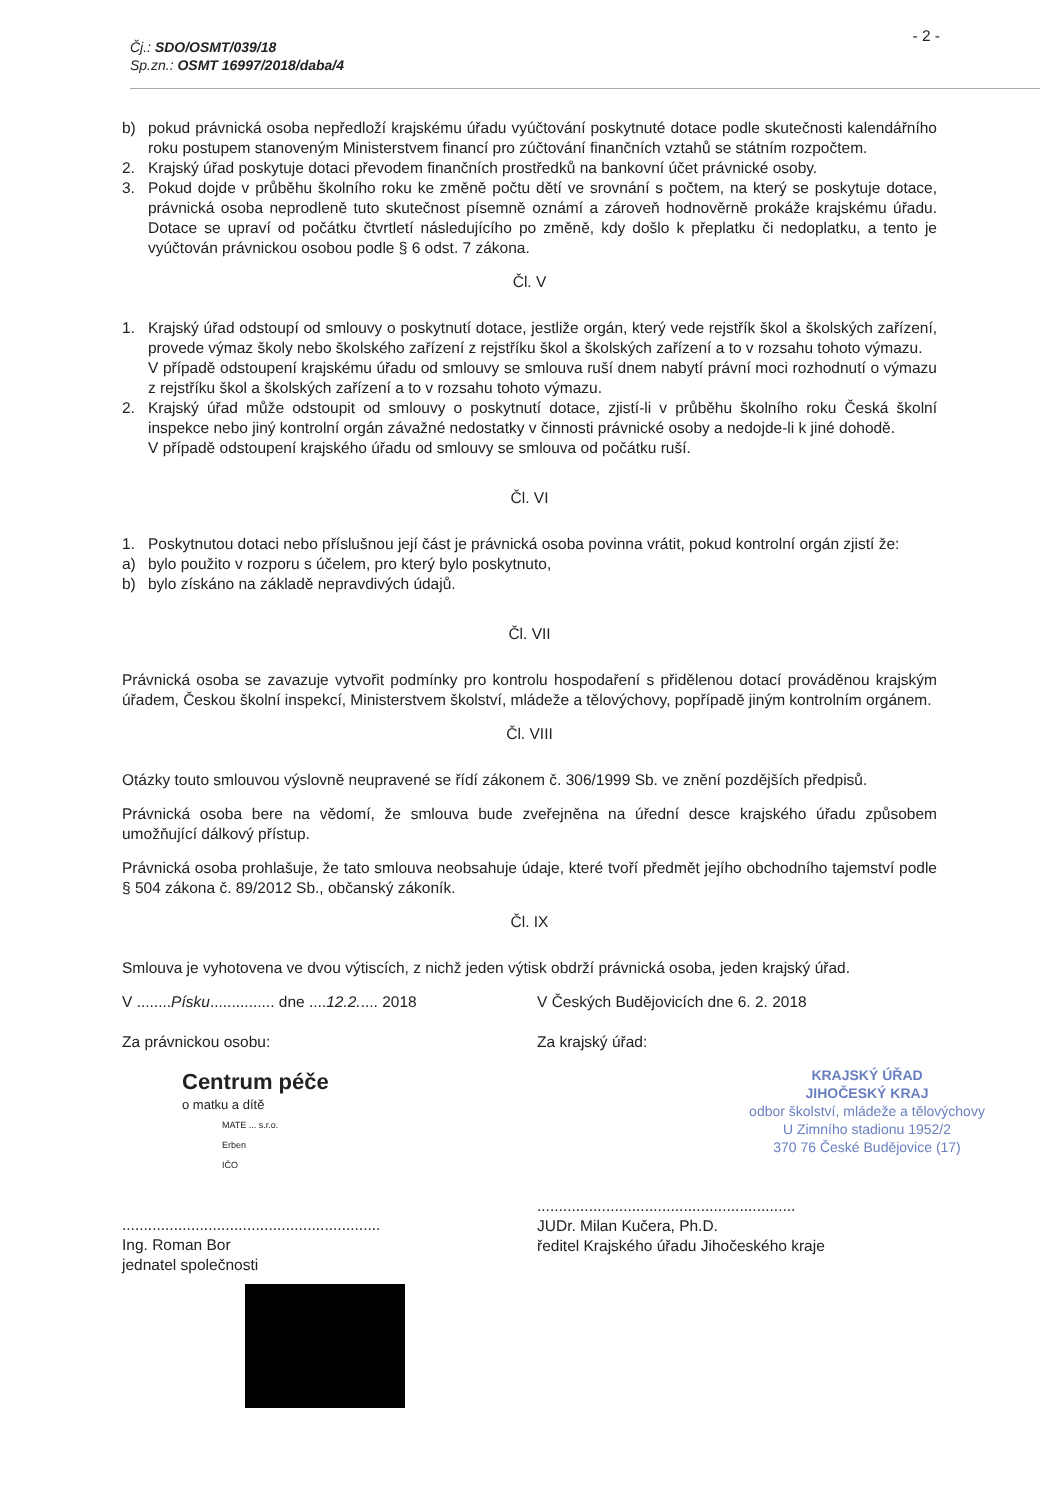Čj.: SDO/OSMT/039/18
Sp.zn.: OSMT 16997/2018/daba/4
- 2 -
b) pokud právnická osoba nepředloží krajskému úřadu vyúčtování poskytnuté dotace podle skutečnosti kalendářního roku postupem stanoveným Ministerstvem financí pro zúčtování finančních vztahů se státním rozpočtem.
2. Krajský úřad poskytuje dotaci převodem finančních prostředků na bankovní účet právnické osoby.
3. Pokud dojde v průběhu školního roku ke změně počtu dětí ve srovnání s počtem, na který se poskytuje dotace, právnická osoba neprodleně tuto skutečnost písemně oznámí a zároveň hodnověrně prokáže krajskému úřadu. Dotace se upraví od počátku čtvrtletí následujícího po změně, kdy došlo k přeplatku či nedoplatku, a tento je vyúčtován právnickou osobou podle § 6 odst. 7 zákona.
Čl. V
1. Krajský úřad odstoupí od smlouvy o poskytnutí dotace, jestliže orgán, který vede rejstřík škol a školských zařízení, provede výmaz školy nebo školského zařízení z rejstříku škol a školských zařízení a to v rozsahu tohoto výmazu.
V případě odstoupení krajskému úřadu od smlouvy se smlouva ruší dnem nabytí právní moci rozhodnutí o výmazu z rejstříku škol a školských zařízení a to v rozsahu tohoto výmazu.
2. Krajský úřad může odstoupit od smlouvy o poskytnutí dotace, zjistí-li v průběhu školního roku Česká školní inspekce nebo jiný kontrolní orgán závažné nedostatky v činnosti právnické osoby a nedojde-li k jiné dohodě.
V případě odstoupení krajského úřadu od smlouvy se smlouva od počátku ruší.
Čl. VI
1. Poskytnutou dotaci nebo příslušnou její část je právnická osoba povinna vrátit, pokud kontrolní orgán zjistí že:
a) bylo použito v rozporu s účelem, pro který bylo poskytnuto,
b) bylo získáno na základě nepravdivých údajů.
Čl. VII
Právnická osoba se zavazuje vytvořit podmínky pro kontrolu hospodaření s přidělenou dotací prováděnou krajským úřadem, Českou školní inspekcí, Ministerstvem školství, mládeže a tělovýchovy, popřípadě jiným kontrolním orgánem.
Čl. VIII
Otázky touto smlouvou výslovně neupravené se řídí zákonem č. 306/1999 Sb. ve znění pozdějších předpisů.
Právnická osoba bere na vědomí, že smlouva bude zveřejněna na úřední desce krajského úřadu způsobem umožňující dálkový přístup.
Právnická osoba prohlašuje, že tato smlouva neobsahuje údaje, které tvoří předmět jejího obchodního tajemství podle § 504 zákona č. 89/2012 Sb., občanský zákoník.
Čl. IX
Smlouva je vyhotovena ve dvou výtiscích, z nichž jeden výtisk obdrží právnická osoba, jeden krajský úřad.
V ........Písku............... dne ....12.2..... 2018
Za právnickou osobu:
Centrum péče
o matku a dítě
MATE ... s.r.o.
Erben
IČO
............................................................
Ing. Roman Bor
jednatel společnosti
V Českých Budějovicích dne 6. 2. 2018
Za krajský úřad:
KRAJSKÝ ÚŘAD
JIHOČESKÝ KRAJ
odbor školství, mládeže a tělovýchovy
U Zimního stadionu 1952/2
370 76 České Budějovice (17)
............................................................
JUDr. Milan Kučera, Ph.D.
ředitel Krajského úřadu Jihočeského kraje